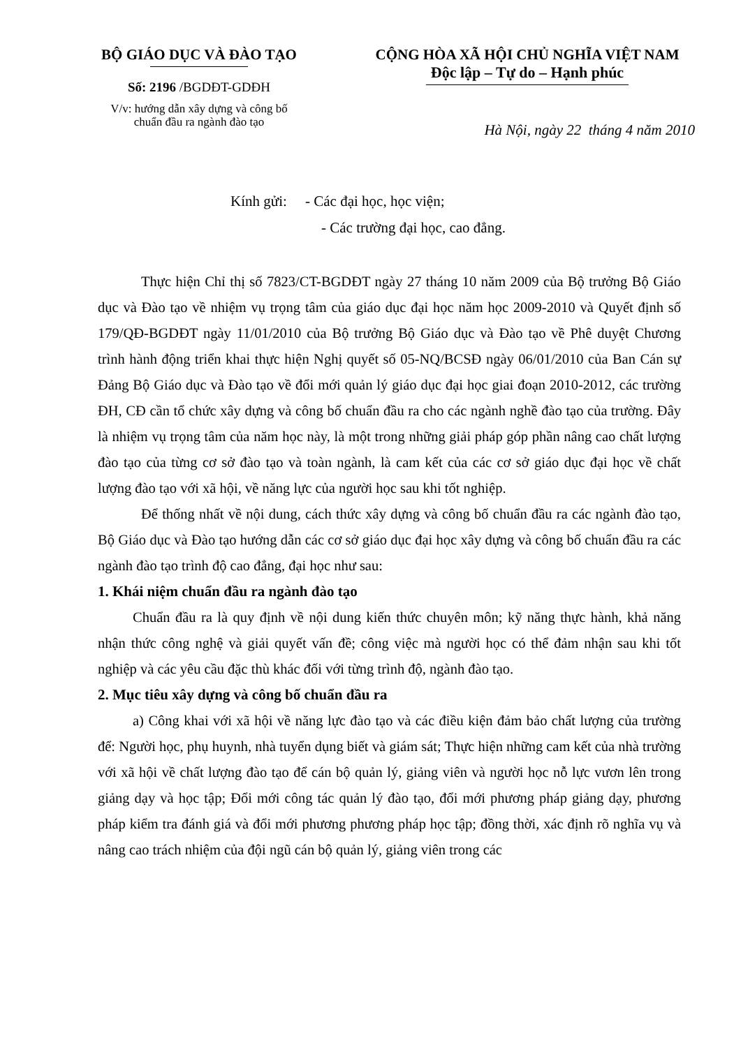BỘ GIÁO DỤC VÀ ĐÀO TẠO
Số: 2196 /BGDĐT-GDĐH
V/v: hướng dẫn xây dựng và công bố
chuẩn đầu ra ngành đào tạo
CỘNG HÒA XÃ HỘI CHỦ NGHĨA VIỆT NAM
Độc lập – Tự do – Hạnh phúc
Hà Nội, ngày 22 tháng 4 năm 2010
Kính gửi: - Các đại học, học viện;
- Các trường đại học, cao đẳng.
Thực hiện Chỉ thị số 7823/CT-BGDĐT ngày 27 tháng 10 năm 2009 của Bộ trưởng Bộ Giáo dục và Đào tạo về nhiệm vụ trọng tâm của giáo dục đại học năm học 2009-2010 và Quyết định số 179/QĐ-BGDĐT ngày 11/01/2010 của Bộ trưởng Bộ Giáo dục và Đào tạo về Phê duyệt Chương trình hành động triển khai thực hiện Nghị quyết số 05-NQ/BCSĐ ngày 06/01/2010 của Ban Cán sự Đảng Bộ Giáo dục và Đào tạo về đổi mới quản lý giáo dục đại học giai đoạn 2010-2012, các trường ĐH, CĐ cần tổ chức xây dựng và công bố chuẩn đầu ra cho các ngành nghề đào tạo của trường. Đây là nhiệm vụ trọng tâm của năm học này, là một trong những giải pháp góp phần nâng cao chất lượng đào tạo của từng cơ sở đào tạo và toàn ngành, là cam kết của các cơ sở giáo dục đại học về chất lượng đào tạo với xã hội, về năng lực của người học sau khi tốt nghiệp.
Để thống nhất về nội dung, cách thức xây dựng và công bố chuẩn đầu ra các ngành đào tạo, Bộ Giáo dục và Đào tạo hướng dẫn các cơ sở giáo dục đại học xây dựng và công bố chuẩn đầu ra các ngành đào tạo trình độ cao đẳng, đại học như sau:
1. Khái niệm chuẩn đầu ra ngành đào tạo
Chuẩn đầu ra là quy định về nội dung kiến thức chuyên môn; kỹ năng thực hành, khả năng nhận thức công nghệ và giải quyết vấn đề; công việc mà người học có thể đảm nhận sau khi tốt nghiệp và các yêu cầu đặc thù khác đối với từng trình độ, ngành đào tạo.
2. Mục tiêu xây dựng và công bố chuẩn đầu ra
a) Công khai với xã hội về năng lực đào tạo và các điều kiện đảm bảo chất lượng của trường để: Người học, phụ huynh, nhà tuyển dụng biết và giám sát; Thực hiện những cam kết của nhà trường với xã hội về chất lượng đào tạo để cán bộ quản lý, giảng viên và người học nỗ lực vươn lên trong giảng dạy và học tập; Đổi mới công tác quản lý đào tạo, đổi mới phương pháp giảng dạy, phương pháp kiểm tra đánh giá và đổi mới phương phương pháp học tập; đồng thời, xác định rõ nghĩa vụ và nâng cao trách nhiệm của đội ngũ cán bộ quản lý, giảng viên trong các